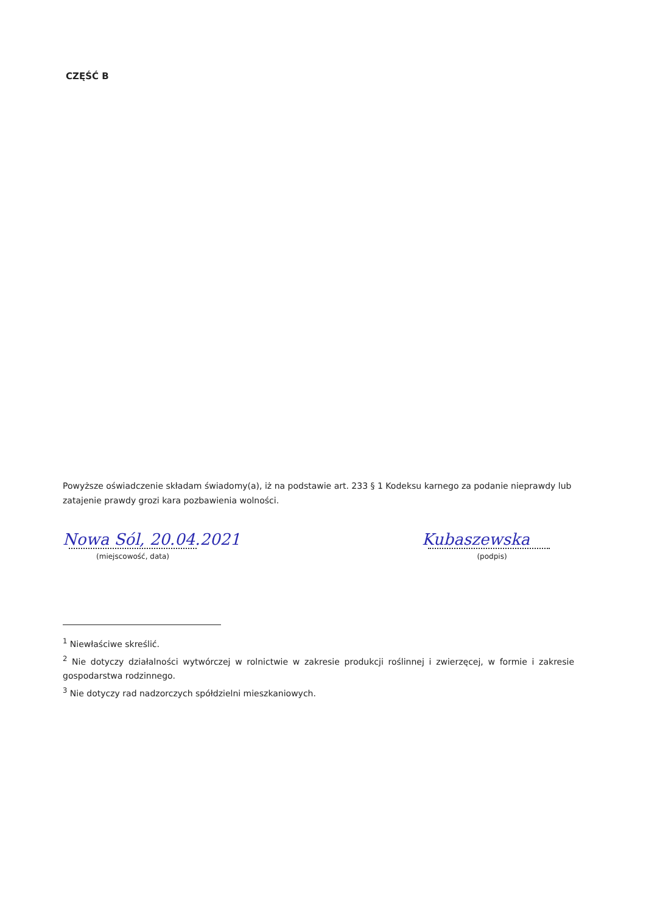CZĘŚĆ B
Powyższe oświadczenie składam świadomy(a), iż na podstawie art. 233 § 1 Kodeksu karnego za podanie nieprawdy lub zatajenie prawdy grozi kara pozbawienia wolności.
Nowa Sól, 20.04.2021
(miejscowość, data)
Kubaszewska
(podpis)
<sup>1</sup> Niewłaściwe skreślić.
<sup>2</sup> Nie dotyczy działalności wytwórczej w rolnictwie w zakresie produkcji roślinnej i zwierzęcej, w formie i zakresie gospodarstwa rodzinnego.
<sup>3</sup> Nie dotyczy rad nadzorczych spółdzielni mieszkaniowych.